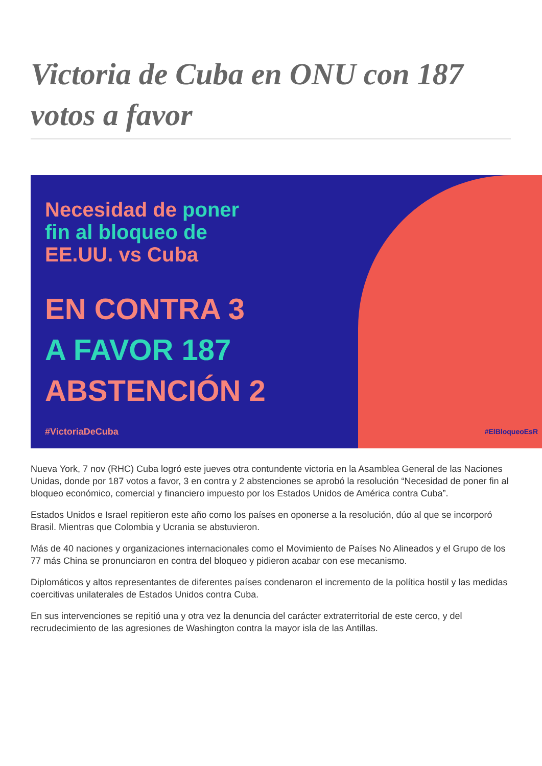Victoria de Cuba en ONU con 187 votos a favor
Necesidad de poner
fin al bloqueo de
EE.UU. vs Cuba
EN CONTRA 3
A FAVOR 187
ABSTENCIÓN 2
#VictoriaDeCuba
#ElBloqueoEsR
Nueva York, 7 nov (RHC) Cuba logró este jueves otra contundente victoria en la Asamblea General de las Naciones Unidas, donde por 187 votos a favor, 3 en contra y 2 abstenciones se aprobó la resolución “Necesidad de poner fin al bloqueo económico, comercial y financiero impuesto por los Estados Unidos de América contra Cuba”.
Estados Unidos e Israel repitieron este año como los países en oponerse a la resolución, dúo al que se incorporó Brasil. Mientras que Colombia y Ucrania se abstuvieron.
Más de 40 naciones y organizaciones internacionales como el Movimiento de Países No Alineados y el Grupo de los 77 más China se pronunciaron en contra del bloqueo y pidieron acabar con ese mecanismo.
Diplomáticos y altos representantes de diferentes países condenaron el incremento de la política hostil y las medidas coercitivas unilaterales de Estados Unidos contra Cuba.
En sus intervenciones se repitió una y otra vez la denuncia del carácter extraterritorial de este cerco, y del recrudecimiento de las agresiones de Washington contra la mayor isla de las Antillas.